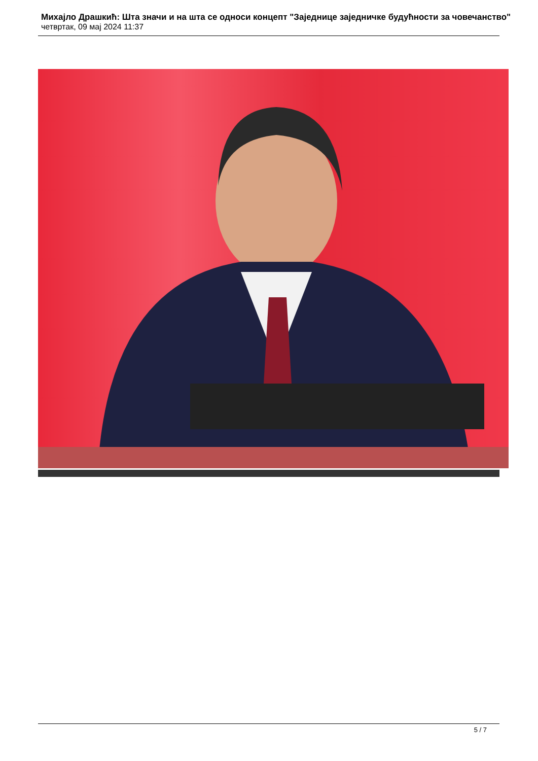Михајло Драшкић: Шта значи и на шта се односи концепт "Заједнице заједничке будућности за човечанство"
четвртак, 09 мај 2024 11:37
5 / 7